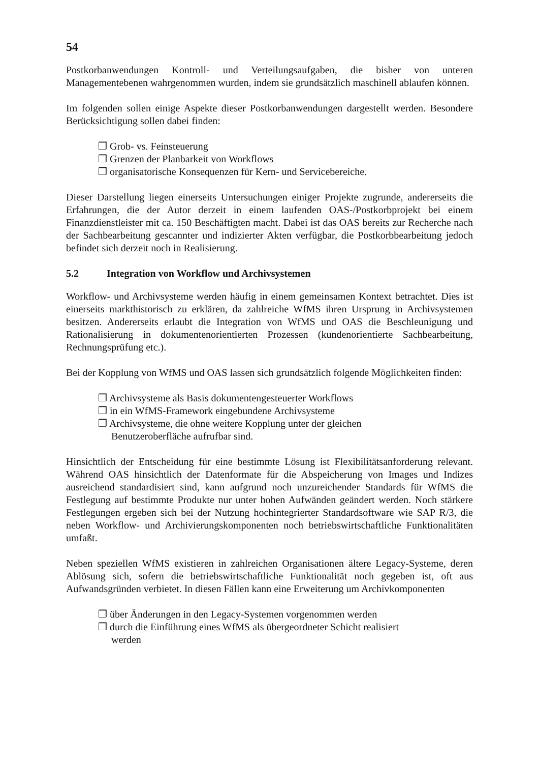54
Postkorbanwendungen Kontroll- und Verteilungsaufgaben, die bisher von unteren Managementebenen wahrgenommen wurden, indem sie grundsätzlich maschinell ablaufen können.
Im folgenden sollen einige Aspekte dieser Postkorbanwendungen dargestellt werden. Besondere Berücksichtigung sollen dabei finden:
❒ Grob- vs. Feinsteuerung
❒ Grenzen der Planbarkeit von Workflows
❒ organisatorische Konsequenzen für Kern- und Servicebereiche.
Dieser Darstellung liegen einerseits Untersuchungen einiger Projekte zugrunde, andererseits die Erfahrungen, die der Autor derzeit in einem laufenden OAS-/Postkorbprojekt bei einem Finanzdienstleister mit ca. 150 Beschäftigten macht. Dabei ist das OAS bereits zur Recherche nach der Sachbearbeitung gescannter und indizierter Akten verfügbar, die Postkorbbearbeitung jedoch befindet sich derzeit noch in Realisierung.
5.2 Integration von Workflow und Archivsystemen
Workflow- und Archivsysteme werden häufig in einem gemeinsamen Kontext betrachtet. Dies ist einerseits markthistorisch zu erklären, da zahlreiche WfMS ihren Ursprung in Archivsystemen besitzen. Andererseits erlaubt die Integration von WfMS und OAS die Beschleunigung und Rationalisierung in dokumentenorientierten Prozessen (kundenorientierte Sachbearbeitung, Rechnungsprüfung etc.).
Bei der Kopplung von WfMS und OAS lassen sich grundsätzlich folgende Möglichkeiten finden:
❒ Archivsysteme als Basis dokumentengesteuerter Workflows
❒ in ein WfMS-Framework eingebundene Archivsysteme
❒ Archivsysteme, die ohne weitere Kopplung unter der gleichen Benutzeroberfläche aufrufbar sind.
Hinsichtlich der Entscheidung für eine bestimmte Lösung ist Flexibilitätsanforderung relevant. Während OAS hinsichtlich der Datenformate für die Abspeicherung von Images und Indizes ausreichend standardisiert sind, kann aufgrund noch unzureichender Standards für WfMS die Festlegung auf bestimmte Produkte nur unter hohen Aufwänden geändert werden. Noch stärkere Festlegungen ergeben sich bei der Nutzung hochintegrierter Standardsoftware wie SAP R/3, die neben Workflow- und Archivierungskomponenten noch betriebswirtschaftliche Funktionalitäten umfaßt.
Neben speziellen WfMS existieren in zahlreichen Organisationen ältere Legacy-Systeme, deren Ablösung sich, sofern die betriebswirtschaftliche Funktionalität noch gegeben ist, oft aus Aufwandsgründen verbietet. In diesen Fällen kann eine Erweiterung um Archivkomponenten
❒ über Änderungen in den Legacy-Systemen vorgenommen werden
❒ durch die Einführung eines WfMS als übergeordneter Schicht realisiert werden